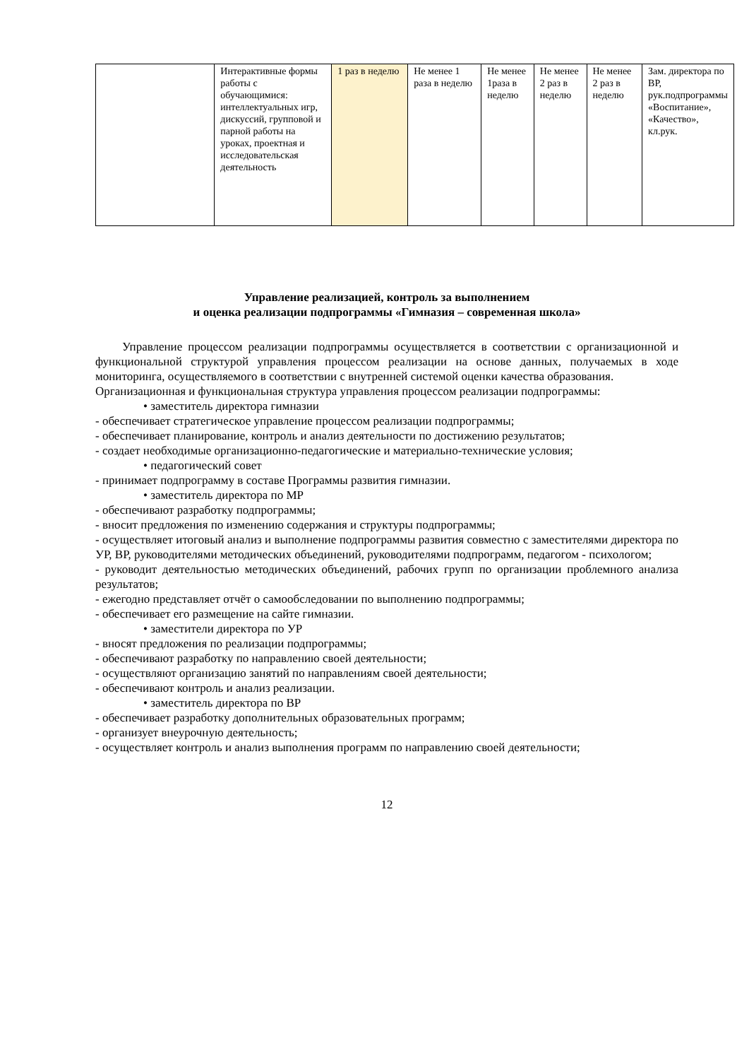| | Интерактивные формы работы с обучающимися: интеллектуальных игр, дискуссий, групповой и парной работы на уроках, проектная и исследовательская деятельность | 1 раз в неделю | Не менее 1 раза в неделю | Не менее 1раза в неделю | Не менее 2 раз в неделю | Не менее 2 раз в неделю | Зам. директора по ВР, рук.подпрограммы «Воспитание», «Качество», кл.рук. |
Управление реализацией, контроль за выполнением
и оценка реализации подпрограммы «Гимназия – современная школа»
Управление процессом реализации подпрограммы осуществляется в соответствии с организационной и функциональной структурой управления процессом реализации на основе данных, получаемых в ходе мониторинга, осуществляемого в соответствии с внутренней системой оценки качества образования.
Организационная и функциональная структура управления процессом реализации подпрограммы:
• заместитель директора гимназии
- обеспечивает стратегическое управление процессом реализации подпрограммы;
- обеспечивает планирование, контроль и анализ деятельности по достижению результатов;
- создает необходимые организационно-педагогические и материально-технические условия;
• педагогический совет
- принимает подпрограмму в составе Программы развития гимназии.
• заместитель директора по МР
- обеспечивают разработку подпрограммы;
- вносит предложения по изменению содержания и структуры подпрограммы;
- осуществляет итоговый анализ и выполнение подпрограммы развития совместно с заместителями директора по УР, ВР, руководителями методических объединений, руководителями подпрограмм, педагогом - психологом;
- руководит деятельностью методических объединений, рабочих групп по организации проблемного анализа результатов;
- ежегодно представляет отчёт о самообследовании по выполнению подпрограммы;
- обеспечивает его размещение на сайте гимназии.
• заместители директора по УР
- вносят предложения по реализации подпрограммы;
- обеспечивают разработку по направлению своей деятельности;
- осуществляют организацию занятий по направлениям своей деятельности;
- обеспечивают контроль и анализ реализации.
• заместитель директора по ВР
- обеспечивает разработку дополнительных образовательных программ;
- организует внеурочную деятельность;
- осуществляет контроль и анализ выполнения программ по направлению своей деятельности;
12